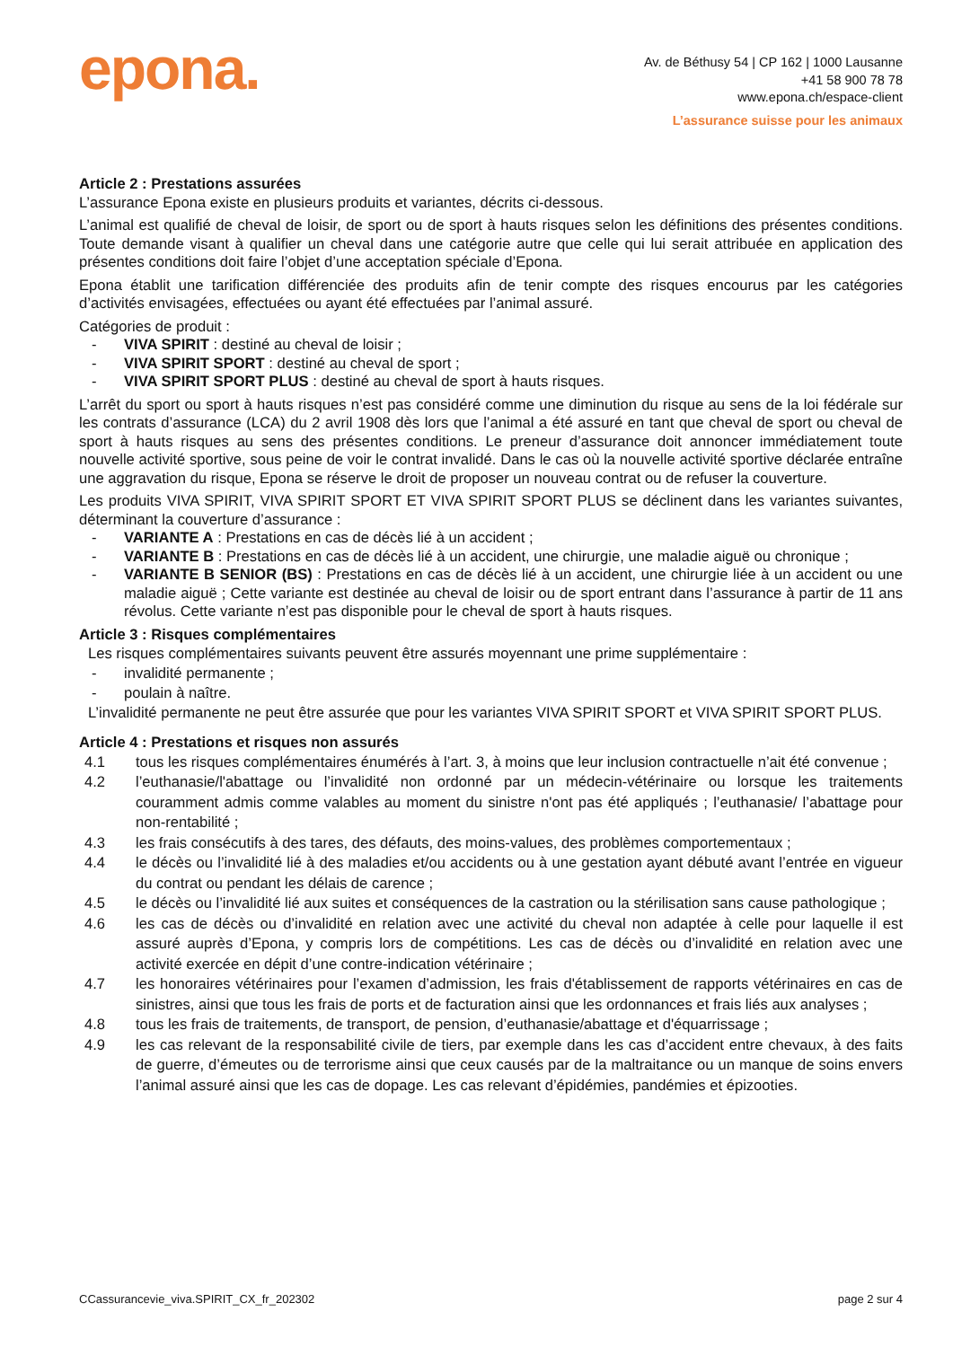epona.
Av. de Béthusy 54 | CP 162 | 1000 Lausanne
+41 58 900 78 78
www.epona.ch/espace-client
L’assurance suisse pour les animaux
Article 2 : Prestations assurées
L’assurance Epona existe en plusieurs produits et variantes, décrits ci-dessous.
L’animal est qualifié de cheval de loisir, de sport ou de sport à hauts risques selon les définitions des présentes conditions. Toute demande visant à qualifier un cheval dans une catégorie autre que celle qui lui serait attribuée en application des présentes conditions doit faire l’objet d’une acceptation spéciale d’Epona.
Epona établit une tarification différenciée des produits afin de tenir compte des risques encourus par les catégories d’activités envisagées, effectuées ou ayant été effectuées par l’animal assuré.
Catégories de produit :
- VIVA SPIRIT : destiné au cheval de loisir ;
- VIVA SPIRIT SPORT : destiné au cheval de sport ;
- VIVA SPIRIT SPORT PLUS : destiné au cheval de sport à hauts risques.
L’arrêt du sport ou sport à hauts risques n’est pas considéré comme une diminution du risque au sens de la loi fédérale sur les contrats d’assurance (LCA) du 2 avril 1908 dès lors que l’animal a été assuré en tant que cheval de sport ou cheval de sport à hauts risques au sens des présentes conditions. Le preneur d’assurance doit annoncer immédiatement toute nouvelle activité sportive, sous peine de voir le contrat invalidé. Dans le cas où la nouvelle activité sportive déclarée entraîne une aggravation du risque, Epona se réserve le droit de proposer un nouveau contrat ou de refuser la couverture.
Les produits VIVA SPIRIT, VIVA SPIRIT SPORT ET VIVA SPIRIT SPORT PLUS se déclinent dans les variantes suivantes, déterminant la couverture d’assurance :
- VARIANTE A : Prestations en cas de décès lié à un accident ;
- VARIANTE B : Prestations en cas de décès lié à un accident, une chirurgie, une maladie aiguë ou chronique ;
- VARIANTE B SENIOR (BS) : Prestations en cas de décès lié à un accident, une chirurgie liée à un accident ou une maladie aiguë ; Cette variante est destinée au cheval de loisir ou de sport entrant dans l’assurance à partir de 11 ans révolus. Cette variante n’est pas disponible pour le cheval de sport à hauts risques.
Article 3 : Risques complémentaires
Les risques complémentaires suivants peuvent être assurés moyennant une prime supplémentaire :
- invalidité permanente ;
- poulain à naître.
L’invalidité permanente ne peut être assurée que pour les variantes VIVA SPIRIT SPORT et VIVA SPIRIT SPORT PLUS.
Article 4 : Prestations et risques non assurés
4.1 tous les risques complémentaires énumérés à l’art. 3, à moins que leur inclusion contractuelle n’ait été convenue ;
4.2 l’euthanasie/l'abattage ou l’invalidité non ordonné par un médecin-vétérinaire ou lorsque les traitements couramment admis comme valables au moment du sinistre n'ont pas été appliqués ; l’euthanasie/ l’abattage pour non-rentabilité ;
4.3 les frais consécutifs à des tares, des défauts, des moins-values, des problèmes comportementaux ;
4.4 le décès ou l’invalidité lié à des maladies et/ou accidents ou à une gestation ayant débuté avant l’entrée en vigueur du contrat ou pendant les délais de carence ;
4.5 le décès ou l’invalidité lié aux suites et conséquences de la castration ou la stérilisation sans cause pathologique ;
4.6 les cas de décès ou d’invalidité en relation avec une activité du cheval non adaptée à celle pour laquelle il est assuré auprès d’Epona, y compris lors de compétitions. Les cas de décès ou d’invalidité en relation avec une activité exercée en dépit d’une contre-indication vétérinaire ;
4.7 les honoraires vétérinaires pour l’examen d’admission, les frais d'établissement de rapports vétérinaires en cas de sinistres, ainsi que tous les frais de ports et de facturation ainsi que les ordonnances et frais liés aux analyses ;
4.8 tous les frais de traitements, de transport, de pension, d’euthanasie/abattage et d'équarrissage ;
4.9 les cas relevant de la responsabilité civile de tiers, par exemple dans les cas d’accident entre chevaux, à des faits de guerre, d’émeutes ou de terrorisme ainsi que ceux causés par de la maltraitance ou un manque de soins envers l’animal assuré ainsi que les cas de dopage. Les cas relevant d’épidémies, pandémies et épizooties.
CCassurancevie_viva.SPIRIT_CX_fr_202302 page 2 sur 4